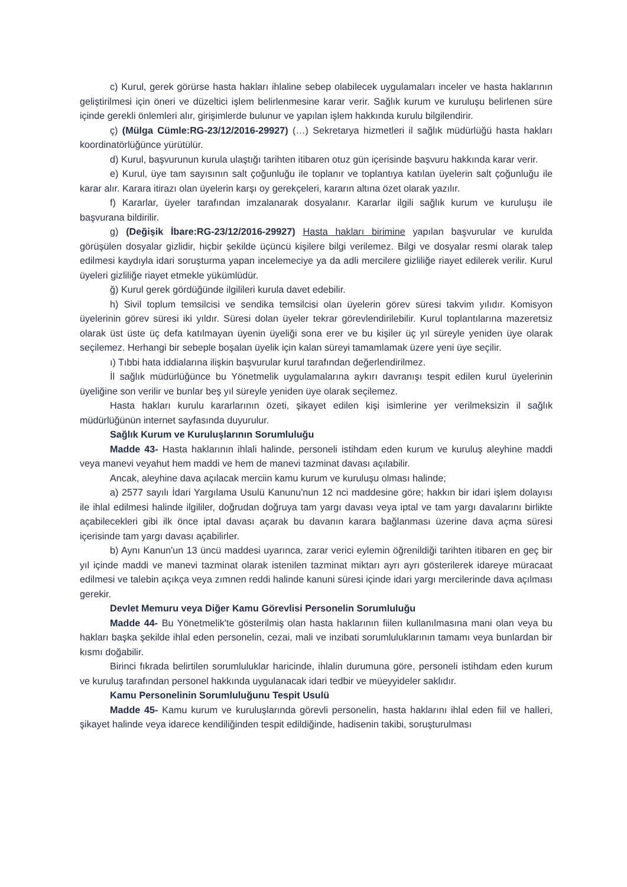c) Kurul, gerek görürse hasta hakları ihlaline sebep olabilecek uygulamaları inceler ve hasta haklarının geliştirilmesi için öneri ve düzeltici işlem belirlenmesine karar verir. Sağlık kurum ve kuruluşu belirlenen süre içinde gerekli önlemleri alır, girişimlerde bulunur ve yapılan işlem hakkında kurulu bilgilendirir.
ç) (Mülga Cümle:RG-23/12/2016-29927) (…) Sekretarya hizmetleri il sağlık müdürlüğü hasta hakları koordinatörlüğünce yürütülür.
d) Kurul, başvurunun kurula ulaştığı tarihten itibaren otuz gün içerisinde başvuru hakkında karar verir.
e) Kurul, üye tam sayısının salt çoğunluğu ile toplanır ve toplantıya katılan üyelerin salt çoğunluğu ile karar alır. Karara itirazı olan üyelerin karşı oy gerekçeleri, kararın altına özet olarak yazılır.
f) Kararlar, üyeler tarafından imzalanarak dosyalanır. Kararlar ilgili sağlık kurum ve kuruluşu ile başvurana bildirilir.
g) (Değişik İbare:RG-23/12/2016-29927) Hasta hakları birimine yapılan başvurular ve kurulda görüşülen dosyalar gizlidir, hiçbir şekilde üçüncü kişilere bilgi verilemez. Bilgi ve dosyalar resmi olarak talep edilmesi kaydıyla idari soruşturma yapan incelemeciye ya da adli mercilere gizliliğe riayet edilerek verilir. Kurul üyeleri gizliliğe riayet etmekle yükümlüdür.
ğ) Kurul gerek gördüğünde ilgilileri kurula davet edebilir.
h) Sivil toplum temsilcisi ve sendika temsilcisi olan üyelerin görev süresi takvim yılıdır. Komisyon üyelerinin görev süresi iki yıldır. Süresi dolan üyeler tekrar görevlendirilebilir. Kurul toplantılarına mazeretsiz olarak üst üste üç defa katılmayan üyenin üyeliği sona erer ve bu kişiler üç yıl süreyle yeniden üye olarak seçilemez. Herhangi bir sebeple boşalan üyelik için kalan süreyi tamamlamak üzere yeni üye seçilir.
ı) Tıbbi hata iddialarına ilişkin başvurular kurul tarafından değerlendirilmez.
İl sağlık müdürlüğünce bu Yönetmelik uygulamalarına aykırı davranışı tespit edilen kurul üyelerinin üyeliğine son verilir ve bunlar beş yıl süreyle yeniden üye olarak seçilemez.
Hasta hakları kurulu kararlarının özeti, şikayet edilen kişi isimlerine yer verilmeksizin il sağlık müdürlüğünün internet sayfasında duyurulur.
Sağlık Kurum ve Kuruluşlarının Sorumluluğu
Madde 43- Hasta haklarının ihlali halinde, personeli istihdam eden kurum ve kuruluş aleyhine maddi veya manevi veyahut hem maddi ve hem de manevi tazminat davası açılabilir.
Ancak, aleyhine dava açılacak merciin kamu kurum ve kuruluşu olması halinde;
a) 2577 sayılı İdari Yargılama Usulü Kanunu'nun 12 nci maddesine göre; hakkın bir idari işlem dolayısı ile ihlal edilmesi halinde ilgililer, doğrudan doğruya tam yargı davası veya iptal ve tam yargı davalarını birlikte açabilecekleri gibi ilk önce iptal davası açarak bu davanın karara bağlanması üzerine dava açma süresi içerisinde tam yargı davası açabilirler.
b) Aynı Kanun'un 13 üncü maddesi uyarınca, zarar verici eylemin öğrenildiği tarihten itibaren en geç bir yıl içinde maddi ve manevi tazminat olarak istenilen tazminat miktarı ayrı ayrı gösterilerek idareye müracaat edilmesi ve talebin açıkça veya zımnen reddi halinde kanuni süresi içinde idari yargı mercilerinde dava açılması gerekir.
Devlet Memuru veya Diğer Kamu Görevlisi Personelin Sorumluluğu
Madde 44- Bu Yönetmelik'te gösterilmiş olan hasta haklarının fiilen kullanılmasına mani olan veya bu hakları başka şekilde ihlal eden personelin, cezai, mali ve inzibati sorumluluklarının tamamı veya bunlardan bir kısmı doğabilir.
Birinci fıkrada belirtilen sorumluluklar haricinde, ihlalin durumuna göre, personeli istihdam eden kurum ve kuruluş tarafından personel hakkında uygulanacak idari tedbir ve müeyyideler saklıdır.
Kamu Personelinin Sorumluluğunu Tespit Usulü
Madde 45- Kamu kurum ve kuruluşlarında görevli personelin, hasta haklarını ihlal eden fiil ve halleri, şikayet halinde veya idarece kendiliğinden tespit edildiğinde, hadisenin takibi, soruşturulması